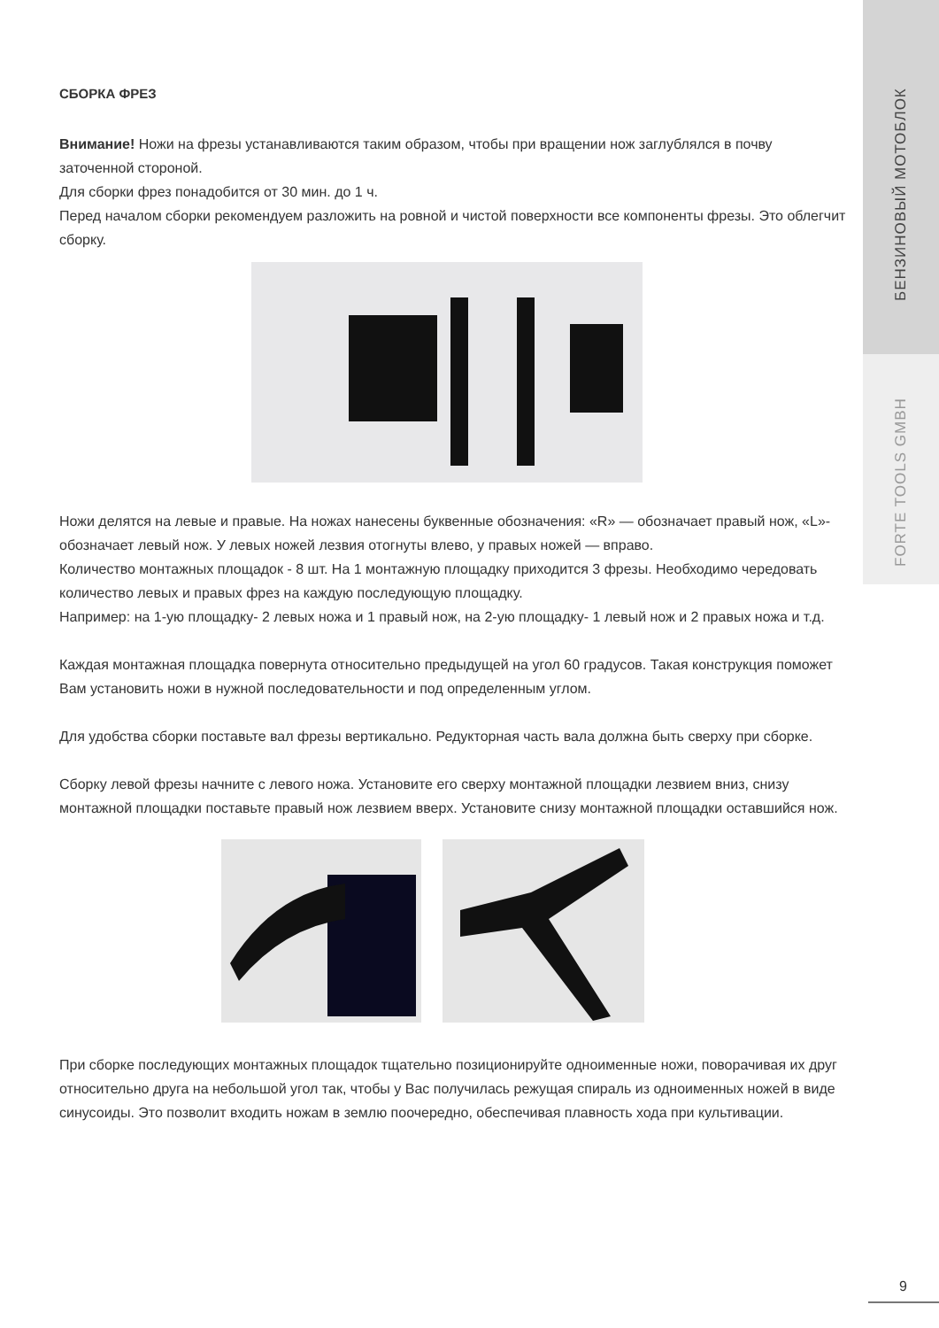БЕНЗИНОВЫЙ МОТОБЛОК
FORTE TOOLS GMBH
СБОРКА ФРЕЗ
Внимание! Ножи на фрезы устанавливаются таким образом, чтобы при вращении нож заглублялся в почву заточенной стороной.
Для сборки фрез понадобится от 30 мин. до 1 ч.
Перед началом сборки рекомендуем разложить на ровной и чистой поверхности все компоненты фрезы. Это облегчит сборку.
Ножи делятся на левые и правые. На ножах нанесены буквенные обозначения: «R» — обозначает правый нож, «L»- обозначает левый нож. У левых ножей лезвия отогнуты влево, у правых ножей — вправо.
Количество монтажных площадок - 8 шт. На 1 монтажную площадку приходится 3 фрезы. Необходимо чередовать количество левых и правых фрез на каждую последующую площадку.
Например: на 1-ую площадку- 2 левых ножа и 1 правый нож, на 2-ую площадку- 1 левый нож и 2 правых ножа и т.д.
Каждая монтажная площадка повернута относительно предыдущей на угол 60 градусов. Такая конструкция поможет Вам установить ножи в нужной последовательности и под определенным углом.
Для удобства сборки поставьте вал фрезы вертикально. Редукторная часть вала должна быть сверху при сборке.
Сборку левой фрезы начните с левого ножа. Установите его сверху монтажной площадки лезвием вниз, снизу монтажной площадки поставьте правый нож лезвием вверх. Установите снизу монтажной площадки оставшийся нож.
При сборке последующих монтажных площадок тщательно позиционируйте одноименные ножи, поворачивая их друг относительно друга на небольшой угол так, чтобы у Вас получилась режущая спираль из одноименных ножей в виде синусоиды. Это позволит входить ножам в землю поочередно, обеспечивая плавность хода при культивации.
9